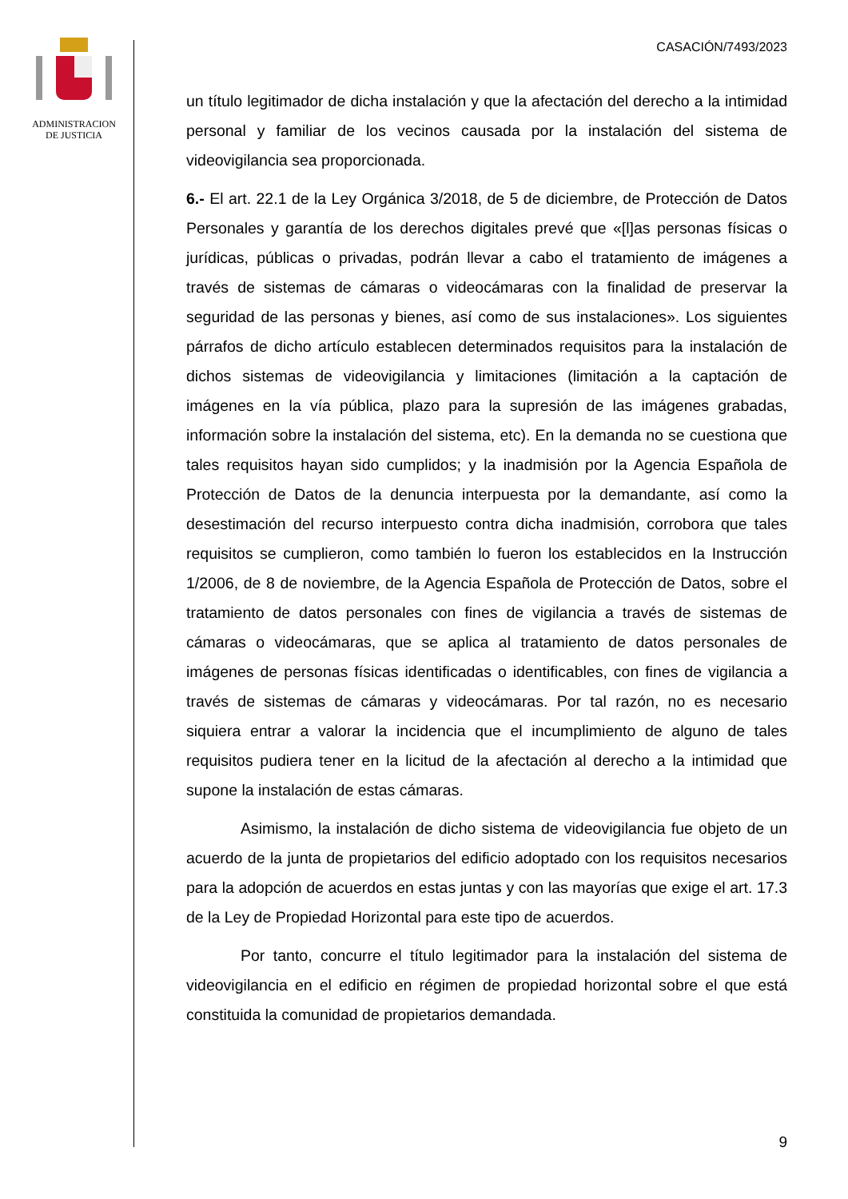ADMINISTRACION
DE JUSTICIA
CASACIÓN/7493/2023
un título legitimador de dicha instalación y que la afectación del derecho a la intimidad personal y familiar de los vecinos causada por la instalación del sistema de videovigilancia sea proporcionada.
6.- El art. 22.1 de la Ley Orgánica 3/2018, de 5 de diciembre, de Protección de Datos Personales y garantía de los derechos digitales prevé que «[l]as personas físicas o jurídicas, públicas o privadas, podrán llevar a cabo el tratamiento de imágenes a través de sistemas de cámaras o videocámaras con la finalidad de preservar la seguridad de las personas y bienes, así como de sus instalaciones». Los siguientes párrafos de dicho artículo establecen determinados requisitos para la instalación de dichos sistemas de videovigilancia y limitaciones (limitación a la captación de imágenes en la vía pública, plazo para la supresión de las imágenes grabadas, información sobre la instalación del sistema, etc). En la demanda no se cuestiona que tales requisitos hayan sido cumplidos; y la inadmisión por la Agencia Española de Protección de Datos de la denuncia interpuesta por la demandante, así como la desestimación del recurso interpuesto contra dicha inadmisión, corrobora que tales requisitos se cumplieron, como también lo fueron los establecidos en la Instrucción 1/2006, de 8 de noviembre, de la Agencia Española de Protección de Datos, sobre el tratamiento de datos personales con fines de vigilancia a través de sistemas de cámaras o videocámaras, que se aplica al tratamiento de datos personales de imágenes de personas físicas identificadas o identificables, con fines de vigilancia a través de sistemas de cámaras y videocámaras. Por tal razón, no es necesario siquiera entrar a valorar la incidencia que el incumplimiento de alguno de tales requisitos pudiera tener en la licitud de la afectación al derecho a la intimidad que supone la instalación de estas cámaras.
Asimismo, la instalación de dicho sistema de videovigilancia fue objeto de un acuerdo de la junta de propietarios del edificio adoptado con los requisitos necesarios para la adopción de acuerdos en estas juntas y con las mayorías que exige el art. 17.3 de la Ley de Propiedad Horizontal para este tipo de acuerdos.
Por tanto, concurre el título legitimador para la instalación del sistema de videovigilancia en el edificio en régimen de propiedad horizontal sobre el que está constituida la comunidad de propietarios demandada.
9